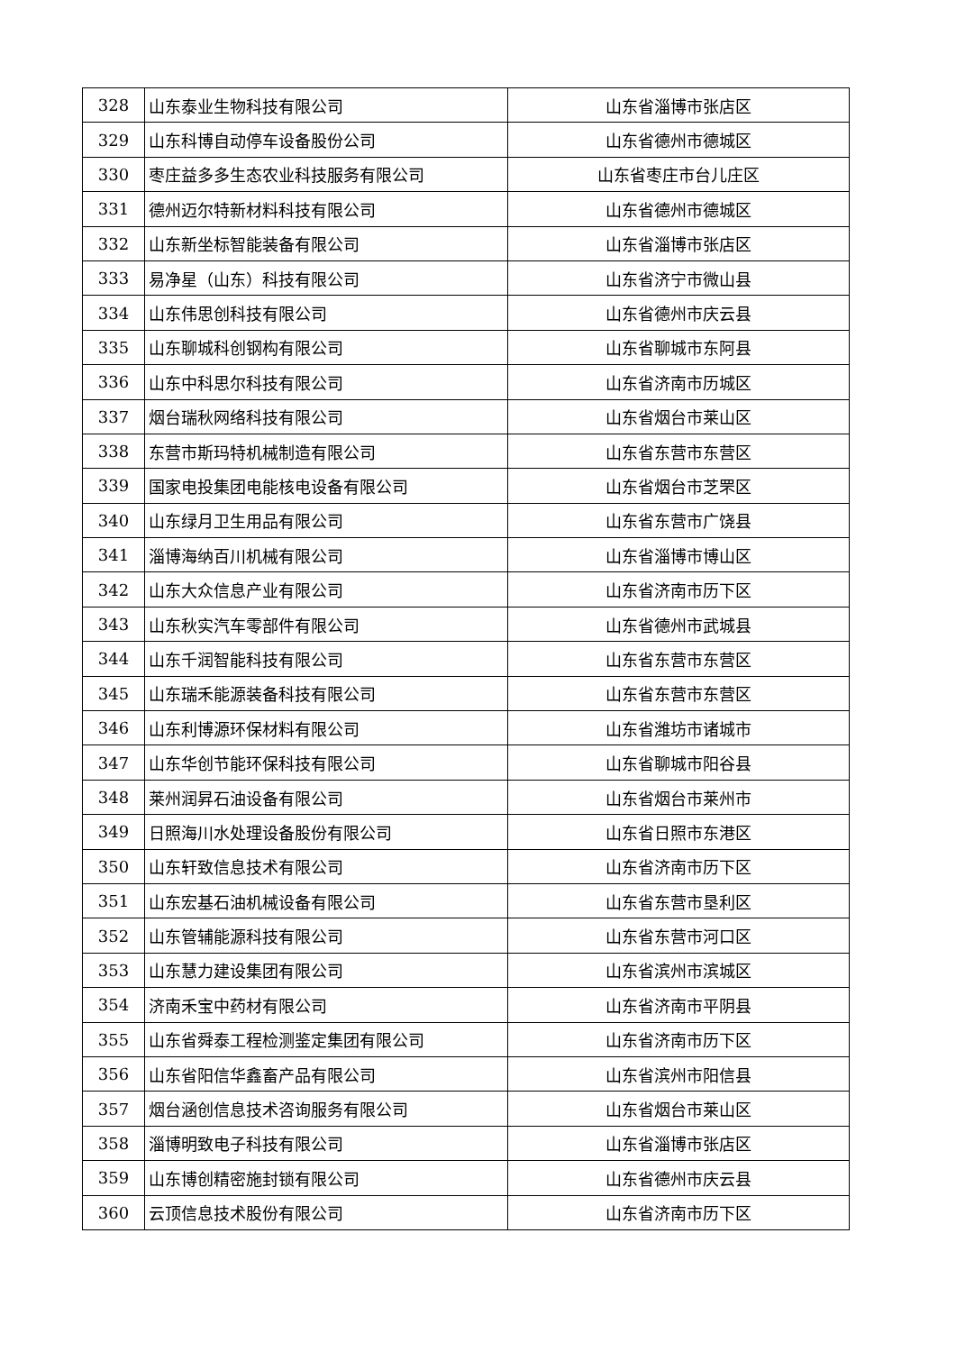| 328 | 山东泰业生物科技有限公司 | 山东省淄博市张店区 |
| 329 | 山东科博自动停车设备股份公司 | 山东省德州市德城区 |
| 330 | 枣庄益多多生态农业科技服务有限公司 | 山东省枣庄市台儿庄区 |
| 331 | 德州迈尔特新材料科技有限公司 | 山东省德州市德城区 |
| 332 | 山东新坐标智能装备有限公司 | 山东省淄博市张店区 |
| 333 | 易净星（山东）科技有限公司 | 山东省济宁市微山县 |
| 334 | 山东伟思创科技有限公司 | 山东省德州市庆云县 |
| 335 | 山东聊城科创钢构有限公司 | 山东省聊城市东阿县 |
| 336 | 山东中科思尔科技有限公司 | 山东省济南市历城区 |
| 337 | 烟台瑞秋网络科技有限公司 | 山东省烟台市莱山区 |
| 338 | 东营市斯玛特机械制造有限公司 | 山东省东营市东营区 |
| 339 | 国家电投集团电能核电设备有限公司 | 山东省烟台市芝罘区 |
| 340 | 山东绿月卫生用品有限公司 | 山东省东营市广饶县 |
| 341 | 淄博海纳百川机械有限公司 | 山东省淄博市博山区 |
| 342 | 山东大众信息产业有限公司 | 山东省济南市历下区 |
| 343 | 山东秋实汽车零部件有限公司 | 山东省德州市武城县 |
| 344 | 山东千润智能科技有限公司 | 山东省东营市东营区 |
| 345 | 山东瑞禾能源装备科技有限公司 | 山东省东营市东营区 |
| 346 | 山东利博源环保材料有限公司 | 山东省潍坊市诸城市 |
| 347 | 山东华创节能环保科技有限公司 | 山东省聊城市阳谷县 |
| 348 | 莱州润昇石油设备有限公司 | 山东省烟台市莱州市 |
| 349 | 日照海川水处理设备股份有限公司 | 山东省日照市东港区 |
| 350 | 山东轩致信息技术有限公司 | 山东省济南市历下区 |
| 351 | 山东宏基石油机械设备有限公司 | 山东省东营市垦利区 |
| 352 | 山东管辅能源科技有限公司 | 山东省东营市河口区 |
| 353 | 山东慧力建设集团有限公司 | 山东省滨州市滨城区 |
| 354 | 济南禾宝中药材有限公司 | 山东省济南市平阴县 |
| 355 | 山东省舜泰工程检测鉴定集团有限公司 | 山东省济南市历下区 |
| 356 | 山东省阳信华鑫畜产品有限公司 | 山东省滨州市阳信县 |
| 357 | 烟台涵创信息技术咨询服务有限公司 | 山东省烟台市莱山区 |
| 358 | 淄博明致电子科技有限公司 | 山东省淄博市张店区 |
| 359 | 山东博创精密施封锁有限公司 | 山东省德州市庆云县 |
| 360 | 云顶信息技术股份有限公司 | 山东省济南市历下区 |